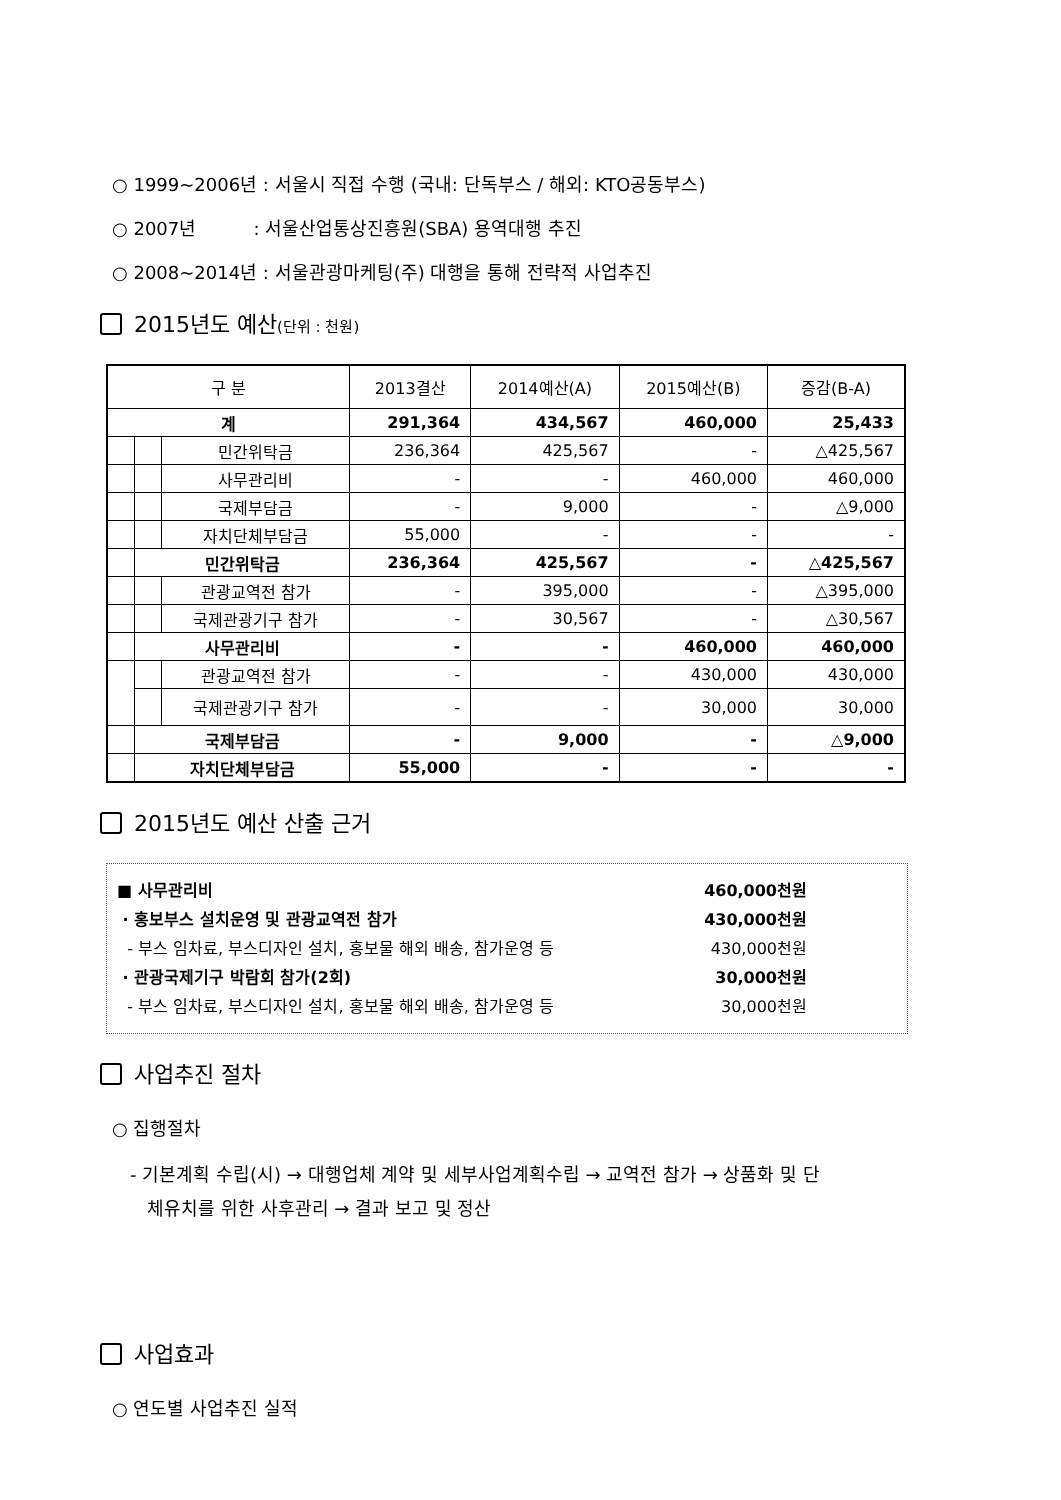○ 1999~2006년 : 서울시 직접 수행 (국내: 단독부스 / 해외: KTO공동부스)
○ 2007년 : 서울산업통상진흥원(SBA) 용역대행 추진
○ 2008~2014년 : 서울관광마케팅(주) 대행을 통해 전략적 사업추진
2015년도 예산(단위 : 천원)
| 구 분 | | | 2013결산 | 2014예산(A) | 2015예산(B) | 증감(B-A) |
| --- | --- | --- | --- | --- | --- | --- |
| 계 | | | 291,364 | 434,567 | 460,000 | 25,433 |
| | | 민간위탁금 | 236,364 | 425,567 | - | △425,567 |
| | | 사무관리비 | - | - | 460,000 | 460,000 |
| | | 국제부담금 | - | 9,000 | - | △9,000 |
| | | 자치단체부담금 | 55,000 | - | - | - |
| | 민간위탁금 | | 236,364 | 425,567 | - | △425,567 |
| | | 관광교역전 참가 | - | 395,000 | - | △395,000 |
| | | 국제관광기구 참가 | - | 30,567 | - | △30,567 |
| | 사무관리비 | | - | - | 460,000 | 460,000 |
| | | 관광교역전 참가 | - | - | 430,000 | 430,000 |
| | | 국제관광기구 참가 | - | - | 30,000 | 30,000 |
| | 국제부담금 | | - | 9,000 | - | △9,000 |
| | 자치단체부담금 | | 55,000 | - | - | - |
2015년도 예산 산출 근거
■ 사무관리비 460,000천원
· 홍보부스 설치운영 및 관광교역전 참가 430,000천원
- 부스 임차료, 부스디자인 설치, 홍보물 해외 배송, 참가운영 등 430,000천원
· 관광국제기구 박람회 참가(2회) 30,000천원
- 부스 임차료, 부스디자인 설치, 홍보물 해외 배송, 참가운영 등 30,000천원
사업추진 절차
○ 집행절차
- 기본계획 수립(시) → 대행업체 계약 및 세부사업계획수립 → 교역전 참가 → 상품화 및 단
체유치를 위한 사후관리 → 결과 보고 및 정산
사업효과
○ 연도별 사업추진 실적